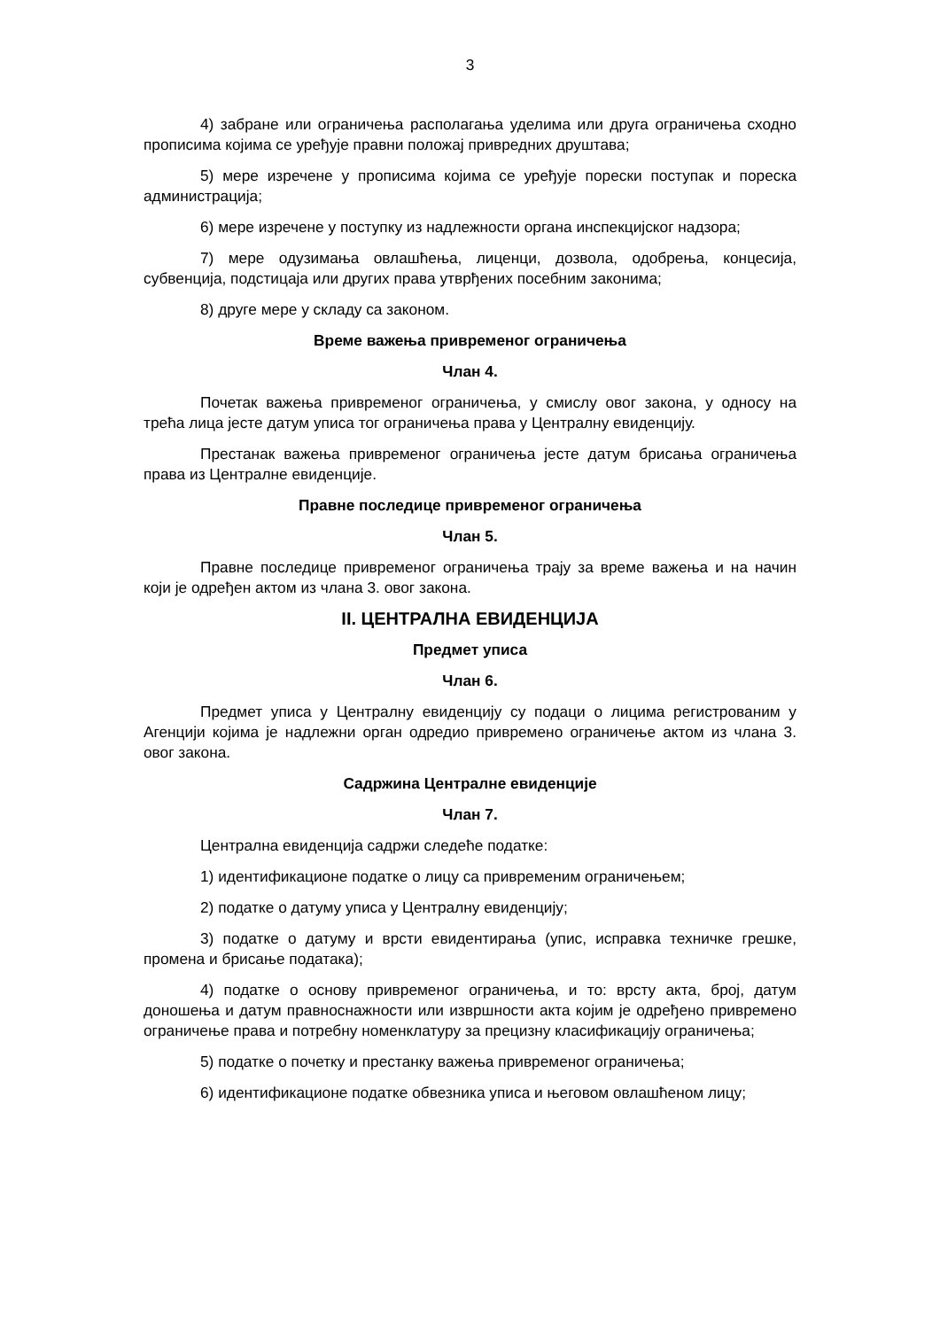3
4) забране или ограничења располагања уделима или друга ограничења сходно прописима којима се уређује правни положај привредних друштава;
5) мере изречене у прописима којима се уређује порески поступак и пореска администрација;
6) мере изречене у поступку из надлежности органа инспекцијског надзора;
7) мере одузимања овлашћења, лиценци, дозвола, одобрења, концесија, субвенција, подстицаја или других права утврђених посебним законима;
8) друге мере у складу са законом.
Време важења привременог ограничења
Члан 4.
Почетак важења привременог ограничења, у смислу овог закона, у односу на трећа лица јесте датум уписа тог ограничења права у Централну евиденцију.
Престанак важења привременог ограничења јесте датум брисања ограничења права из Централне евиденције.
Правне последице привременог ограничења
Члан 5.
Правне последице привременог ограничења трају за време важења и на начин који је одређен актом из члана 3. овог закона.
II. ЦЕНТРАЛНА ЕВИДЕНЦИЈА
Предмет уписа
Члан 6.
Предмет уписа у Централну евиденцију су подаци о лицима регистрованим у Агенцији којима је надлежни орган одредио привремено ограничење актом из члана 3. овог закона.
Садржина Централне евиденције
Члан 7.
Централна евиденција садржи следеће податке:
1) идентификационе податке о лицу са привременим ограничењем;
2) податке о датуму уписа у Централну евиденцију;
3) податке о датуму и врсти евидентирања (упис, исправка техничке грешке, промена и брисање података);
4) податке о основу привременог ограничења, и то: врсту акта, број, датум доношења и датум правноснажности или извршности акта којим је одређено привремено ограничење права и потребну номенклатуру за прецизну класификацију ограничења;
5) податке о почетку и престанку важења привременог ограничења;
6) идентификационе податке обвезника уписа и његовом овлашћеном лицу;